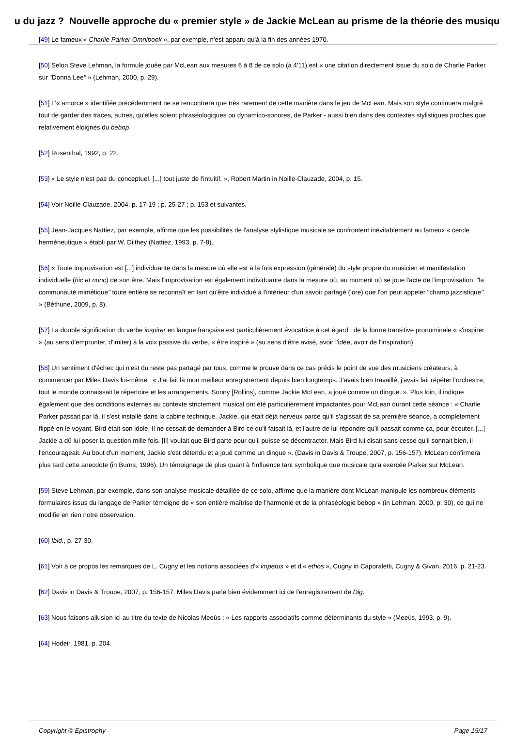u du jazz ? Nouvelle approche du « premier style » de Jackie McLean au prisme de la théorie des musiqu
[49] Le fameux « Charlie Parker Omnibook », par exemple, n'est apparu qu'à la fin des années 1970.
[50] Selon Steve Lehman, la formule jouée par McLean aux mesures 6 à 8 de ce solo (à 4'11) est « une citation directement issue du solo de Charlie Parker sur "Donna Lee" » (Lehman, 2000, p. 29).
[51] L'« amorce » identifiée précédemment ne se rencontrera que très rarement de cette manière dans le jeu de McLean. Mais son style continuera malgré tout de garder des traces, autres, qu'elles soient phraséologiques ou dynamico-sonores, de Parker - aussi bien dans des contextes stylistiques proches que relativement éloignés du bebop.
[52] Rosenthal, 1992, p. 22.
[53] « Le style n'est pas du conceptuel, [...] tout juste de l'intuitif. », Robert Martin in Noille-Clauzade, 2004, p. 15.
[54] Voir Noille-Clauzade, 2004, p. 17-19 ; p. 25-27 ; p. 153 et suivantes.
[55] Jean-Jacques Nattiez, par exemple, affirme que les possibilités de l'analyse stylistique musicale se confrontent inévitablement au fameux « cercle herméneutique » établi par W. Dilthey (Nattiez, 1993, p. 7-8).
[56] « Toute improvisation est [...] individuante dans la mesure où elle est à la fois expression (générale) du style propre du musicien et manifestation individuelle (hic et nunc) de son être. Mais l'improvisation est également individuante dans la mesure où, au moment où se joue l'acte de l'improvisation, "la communauté mimétique" toute entière se reconnaît en tant qu'être individué à l'intérieur d'un savoir partagé (lore) que l'on peut appeler "champ jazzistique". » (Béthune, 2009, p. 8).
[57] La double signification du verbe inspirer en langue française est particulièrement évocatrice à cet égard : de la forme transitive pronominale « s'inspirer » (au sens d'emprunter, d'imiter) à la voix passive du verbe, « être inspiré » (au sens d'être avisé, avoir l'idée, avoir de l'inspiration).
[58] Un sentiment d'échec qui n'est du reste pas partagé par tous, comme le prouve dans ce cas précis le point de vue des musiciens créateurs, à commencer par Miles Davis lui-même : « J'ai fait là mon meilleur enregistrement depuis bien longtemps. J'avais bien travaillé, j'avais fait répéter l'orchestre, tout le monde connaissait le répertoire et les arrangements. Sonny [Rollins], comme Jackie McLean, a joué comme un dingue. ». Plus loin, il indique également que des conditions externes au contexte strictement musical ont été particulièrement impactantes pour McLean durant cette séance : « Charlie Parker passait par là, il s'est installé dans la cabine technique. Jackie, qui était déjà nerveux parce qu'il s'agissait de sa première séance, a complètement flippé en le voyant. Bird était son idole. Il ne cessait de demander à Bird ce qu'il faisait là, et l'autre de lui répondre qu'il passait comme ça, pour écouter. [...] Jackie a dû lui poser la question mille fois. [Il] voulait que Bird parte pour qu'il puisse se décontracter. Mais Bird lui disait sans cesse qu'il sonnait bien, il l'encourageait. Au bout d'un moment, Jackie s'est détendu et a joué comme un dingue ». (Davis in Davis & Troupe, 2007, p. 156-157). McLean confirmera plus tard cette anecdote (in Burns, 1996). Un témoignage de plus quant à l'influence tant symbolique que musicale qu'a exercée Parker sur McLean.
[59] Steve Lehman, par exemple, dans son analyse musicale détaillée de ce solo, affirme que la manière dont McLean manipule les nombreux éléments formulaires issus du langage de Parker témoigne de « son entière maîtrise de l'harmonie et de la phraséologie bebop » (in Lehman, 2000, p. 30), ce qui ne modifie en rien notre observation.
[60] Ibid., p. 27-30.
[61] Voir à ce propos les remarques de L. Cugny et les notions associées d'« impetus » et d'« ethos », Cugny in Caporaletti, Cugny & Givan, 2016, p. 21-23.
[62] Davis in Davis & Troupe, 2007, p. 156-157. Miles Davis parle bien évidemment ici de l'enregistrement de Dig.
[63] Nous faisons allusion ici au titre du texte de Nicolas Meeùs : « Les rapports associatifs comme déterminants du style » (Meeùs, 1993, p. 9).
[64] Hodeir, 1981, p. 204.
Copyright © Epistrophy Page 15/17